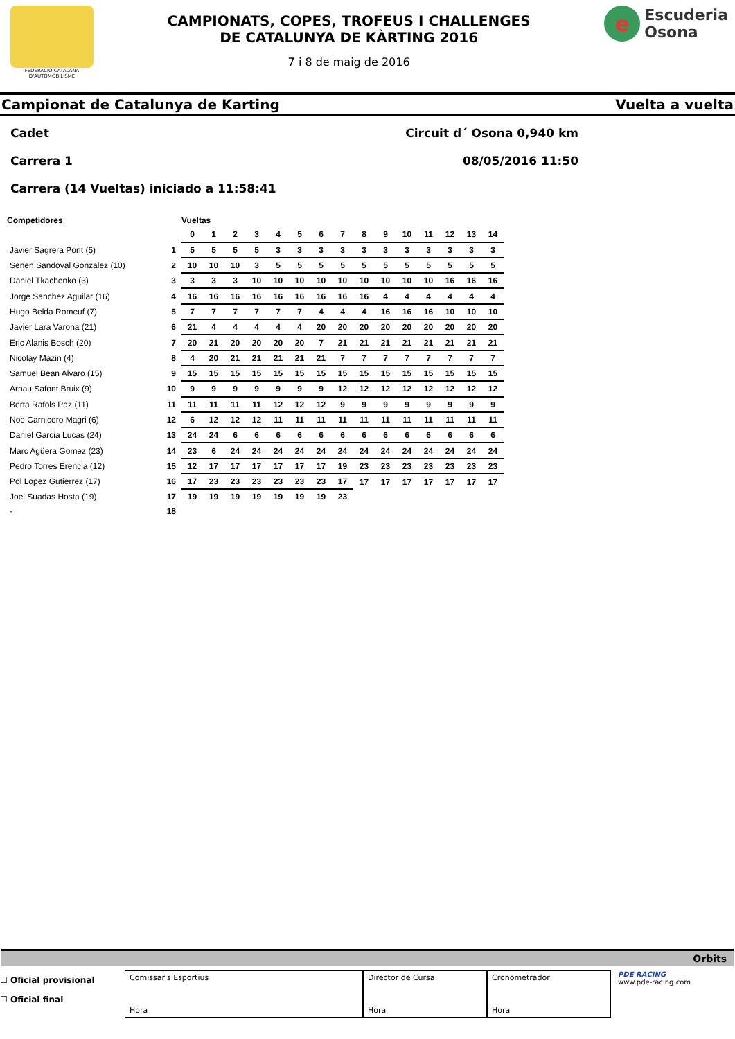FEDERACIO CATALANA D'AUTOMOBILISME
CAMPIONATS, COPES, TROFEUS I CHALLENGES
DE CATALUNYA DE KÀRTING 2016
7 i 8 de maig de 2016
e
Escuderia
Osona
Campionat de Catalunya de Karting Vuelta a vuelta
Cadet Circuit d´ Osona 0,940 km
Carrera 1 08/05/2016 11:50
Carrera (14 Vueltas) iniciado a 11:58:41
| Competidores | | Vueltas | | | | | | | | | | | | | | |
| --- | --- | --- | --- | --- | --- | --- | --- | --- | --- | --- | --- | --- | --- | --- | --- | --- |
| | | 0 | 1 | 2 | 3 | 4 | 5 | 6 | 7 | 8 | 9 | 10 | 11 | 12 | 13 | 14 |
| Javier Sagrera Pont (5) | 1 | 5 | 5 | 5 | 5 | 3 | 3 | 3 | 3 | 3 | 3 | 3 | 3 | 3 | 3 | 3 |
| Senen Sandoval Gonzalez (10) | 2 | 10 | 10 | 10 | 3 | 5 | 5 | 5 | 5 | 5 | 5 | 5 | 5 | 5 | 5 | 5 |
| Daniel Tkachenko (3) | 3 | 3 | 3 | 3 | 10 | 10 | 10 | 10 | 10 | 10 | 10 | 10 | 10 | 16 | 16 | 16 |
| Jorge Sanchez Aguilar (16) | 4 | 16 | 16 | 16 | 16 | 16 | 16 | 16 | 16 | 16 | 4 | 4 | 4 | 4 | 4 | 4 |
| Hugo Belda Romeuf (7) | 5 | 7 | 7 | 7 | 7 | 7 | 7 | 4 | 4 | 4 | 16 | 16 | 16 | 10 | 10 | 10 |
| Javier Lara Varona (21) | 6 | 21 | 4 | 4 | 4 | 4 | 4 | 20 | 20 | 20 | 20 | 20 | 20 | 20 | 20 | 20 |
| Eric Alanis Bosch (20) | 7 | 20 | 21 | 20 | 20 | 20 | 20 | 7 | 21 | 21 | 21 | 21 | 21 | 21 | 21 | 21 |
| Nicolay Mazin (4) | 8 | 4 | 20 | 21 | 21 | 21 | 21 | 21 | 7 | 7 | 7 | 7 | 7 | 7 | 7 | 7 |
| Samuel Bean Alvaro (15) | 9 | 15 | 15 | 15 | 15 | 15 | 15 | 15 | 15 | 15 | 15 | 15 | 15 | 15 | 15 | 15 |
| Arnau Safont Bruix (9) | 10 | 9 | 9 | 9 | 9 | 9 | 9 | 9 | 12 | 12 | 12 | 12 | 12 | 12 | 12 | 12 |
| Berta Rafols Paz (11) | 11 | 11 | 11 | 11 | 11 | 12 | 12 | 12 | 9 | 9 | 9 | 9 | 9 | 9 | 9 | 9 |
| Noe Carnicero Magri (6) | 12 | 6 | 12 | 12 | 12 | 11 | 11 | 11 | 11 | 11 | 11 | 11 | 11 | 11 | 11 | 11 |
| Daniel Garcia Lucas (24) | 13 | 24 | 24 | 6 | 6 | 6 | 6 | 6 | 6 | 6 | 6 | 6 | 6 | 6 | 6 | 6 |
| Marc Agüera Gomez (23) | 14 | 23 | 6 | 24 | 24 | 24 | 24 | 24 | 24 | 24 | 24 | 24 | 24 | 24 | 24 | 24 |
| Pedro Torres Erencia (12) | 15 | 12 | 17 | 17 | 17 | 17 | 17 | 17 | 19 | 23 | 23 | 23 | 23 | 23 | 23 | 23 |
| Pol Lopez Gutierrez (17) | 16 | 17 | 23 | 23 | 23 | 23 | 23 | 23 | 17 | 17 | 17 | 17 | 17 | 17 | 17 | 17 |
| Joel Suadas Hosta (19) | 17 | 19 | 19 | 19 | 19 | 19 | 19 | 19 | 23 | | | | | | | |
| - | 18 | | | | | | | | | | | | | | | |
Orbits
☐ Oficial provisional
☐ Oficial final
Comissaris Esportius
Hora
Director de Cursa
Hora
Cronometrador
Hora
PDE RACING
www.pde-racing.com